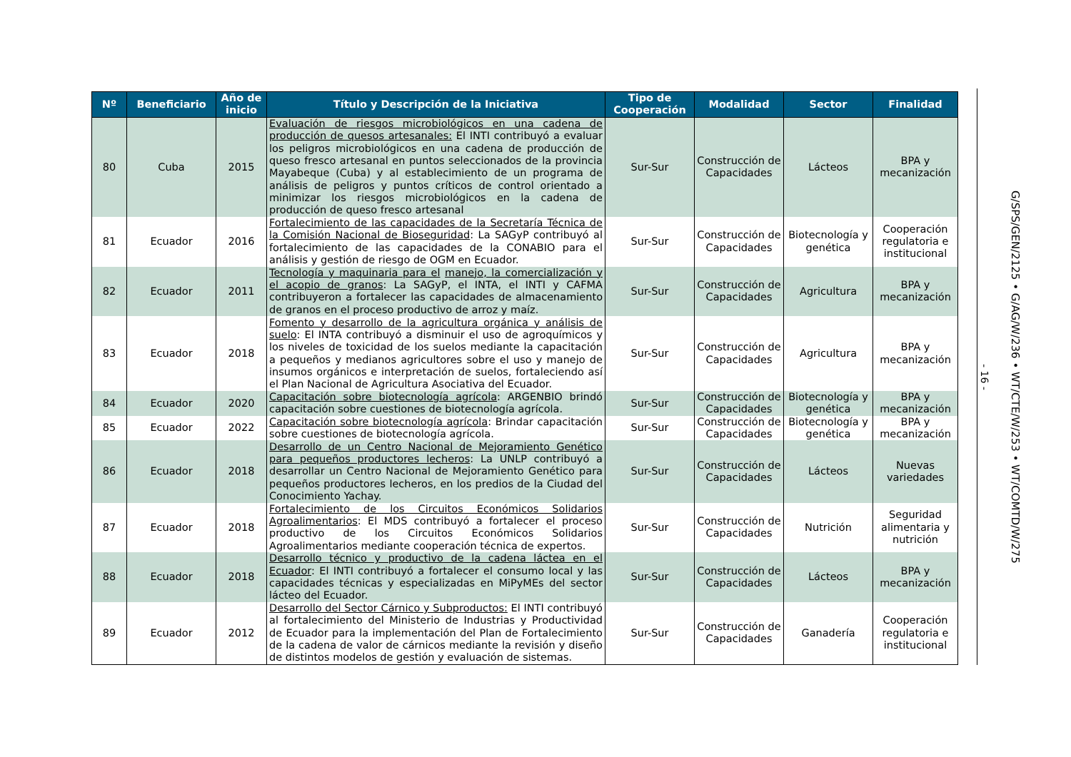| Nº | Beneficiario | Año de inicio | Título y Descripción de la Iniciativa | Tipo de Cooperación | Modalidad | Sector | Finalidad |
| --- | --- | --- | --- | --- | --- | --- | --- |
| 80 | Cuba | 2015 | Evaluación de riesgos microbiológicos en una cadena de producción de quesos artesanales: El INTI contribuyó a evaluar los peligros microbiológicos en una cadena de producción de queso fresco artesanal en puntos seleccionados de la provincia Mayabeque (Cuba) y al establecimiento de un programa de análisis de peligros y puntos críticos de control orientado a minimizar los riesgos microbiológicos en la cadena de producción de queso fresco artesanal | Sur-Sur | Construcción de Capacidades | Lácteos | BPA y mecanización |
| 81 | Ecuador | 2016 | Fortalecimiento de las capacidades de la Secretaría Técnica de la Comisión Nacional de Bioseguridad : La SAGyP contribuyó al fortalecimiento de las capacidades de la CONABIO para el análisis y gestión de riesgo de OGM en Ecuador. | Sur-Sur | Construcción de Capacidades | Biotecnología y genética | Cooperación regulatoria e institucional |
| 82 | Ecuador | 2011 | Tecnología y maquinaria para el manejo, la comercialización y el acopio de granos : La SAGyP, el INTA, el INTI y CAFMA contribuyeron a fortalecer las capacidades de almacenamiento de granos en el proceso productivo de arroz y maíz. | Sur-Sur | Construcción de Capacidades | Agricultura | BPA y mecanización |
| 83 | Ecuador | 2018 | Fomento y desarrollo de la agricultura orgánica y análisis de suelo : El INTA contribuyó a disminuir el uso de agroquímicos y los niveles de toxicidad de los suelos mediante la capacitación a pequeños y medianos agricultores sobre el uso y manejo de insumos orgánicos e interpretación de suelos, fortaleciendo así el Plan Nacional de Agricultura Asociativa del Ecuador. | Sur-Sur | Construcción de Capacidades | Agricultura | BPA y mecanización |
| 84 | Ecuador | 2020 | Capacitación sobre biotecnología agrícola : ARGENBIO brindó capacitación sobre cuestiones de biotecnología agrícola. | Sur-Sur | Construcción de Capacidades | Biotecnología y genética | BPA y mecanización |
| 85 | Ecuador | 2022 | Capacitación sobre biotecnología agrícola : Brindar capacitación sobre cuestiones de biotecnología agrícola. | Sur-Sur | Construcción de Capacidades | Biotecnología y genética | BPA y mecanización |
| 86 | Ecuador | 2018 | Desarrollo de un Centro Nacional de Mejoramiento Genético para pequeños productores lecheros : La UNLP contribuyó a desarrollar un Centro Nacional de Mejoramiento Genético para pequeños productores lecheros, en los predios de la Ciudad del Conocimiento Yachay. | Sur-Sur | Construcción de Capacidades | Lácteos | Nuevas variedades |
| 87 | Ecuador | 2018 | Fortalecimiento de los Circuitos Económicos Solidarios Agroalimentarios : El MDS contribuyó a fortalecer el proceso productivo de los Circuitos Económicos Solidarios Agroalimentarios mediante cooperación técnica de expertos. | Sur-Sur | Construcción de Capacidades | Nutrición | Seguridad alimentaria y nutrición |
| 88 | Ecuador | 2018 | Desarrollo técnico y productivo de la cadena láctea en el Ecuador : El INTI contribuyó a fortalecer el consumo local y las capacidades técnicas y especializadas en MiPyMEs del sector lácteo del Ecuador. | Sur-Sur | Construcción de Capacidades | Lácteos | BPA y mecanización |
| 89 | Ecuador | 2012 | Desarrollo del Sector Cárnico y Subproductos: El INTI contribuyó al fortalecimiento del Ministerio de Industrias y Productividad de Ecuador para la implementación del Plan de Fortalecimiento de la cadena de valor de cárnicos mediante la revisión y diseño de distintos modelos de gestión y evaluación de sistemas. | Sur-Sur | Construcción de Capacidades | Ganadería | Cooperación regulatoria e institucional |
- 16 -
G/SPS/GEN/2125 • G/AG/W/236 • WT/CTE/W/253 • WT/COMTD/W/275